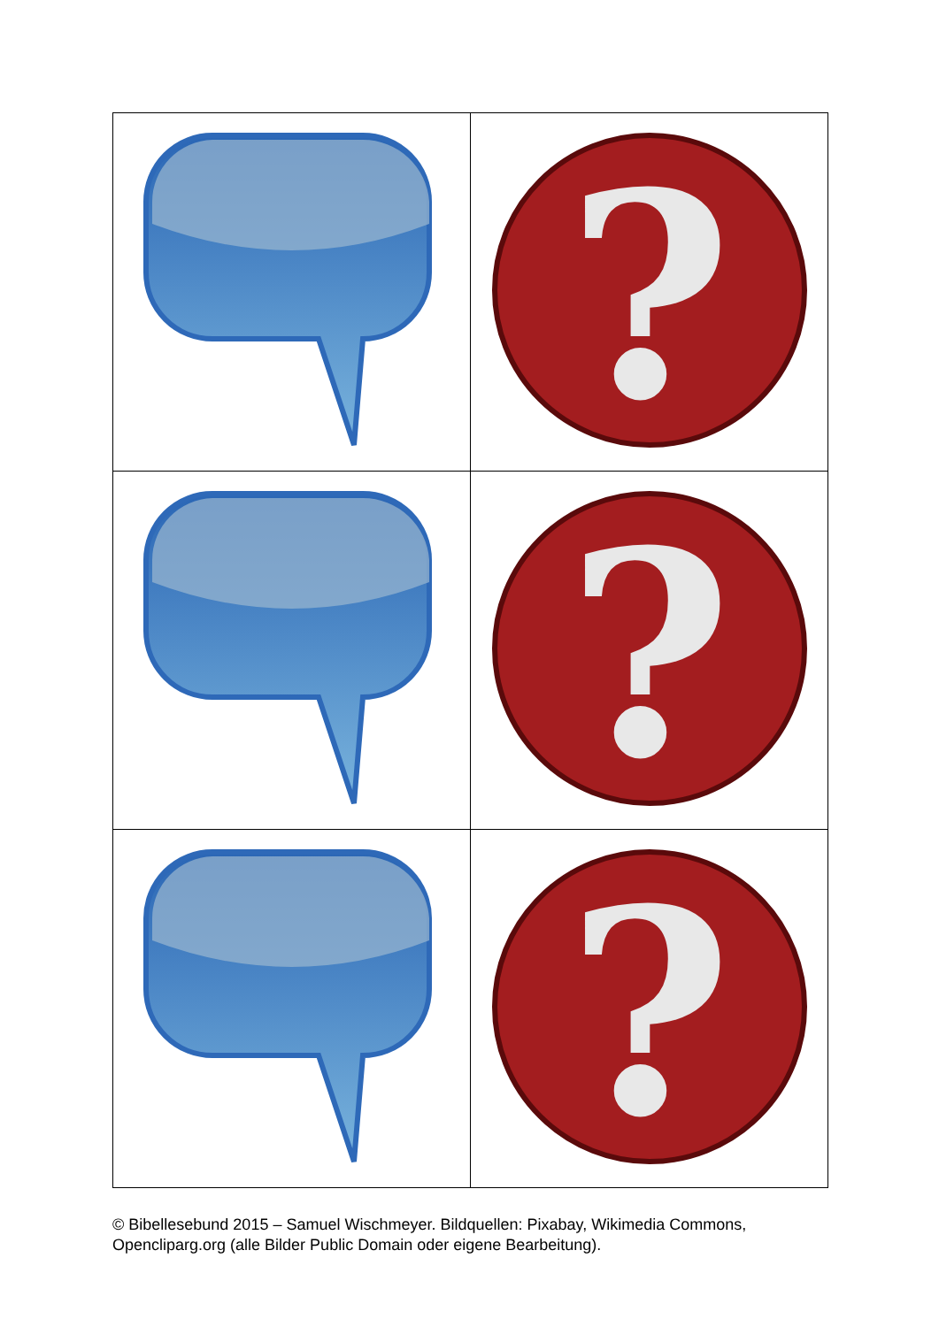| | ? |
| | ? |
| | ? |
© Bibellesebund 2015 – Samuel Wischmeyer. Bildquellen: Pixabay, Wikimedia Commons, Opencliparg.org (alle Bilder Public Domain oder eigene Bearbeitung).